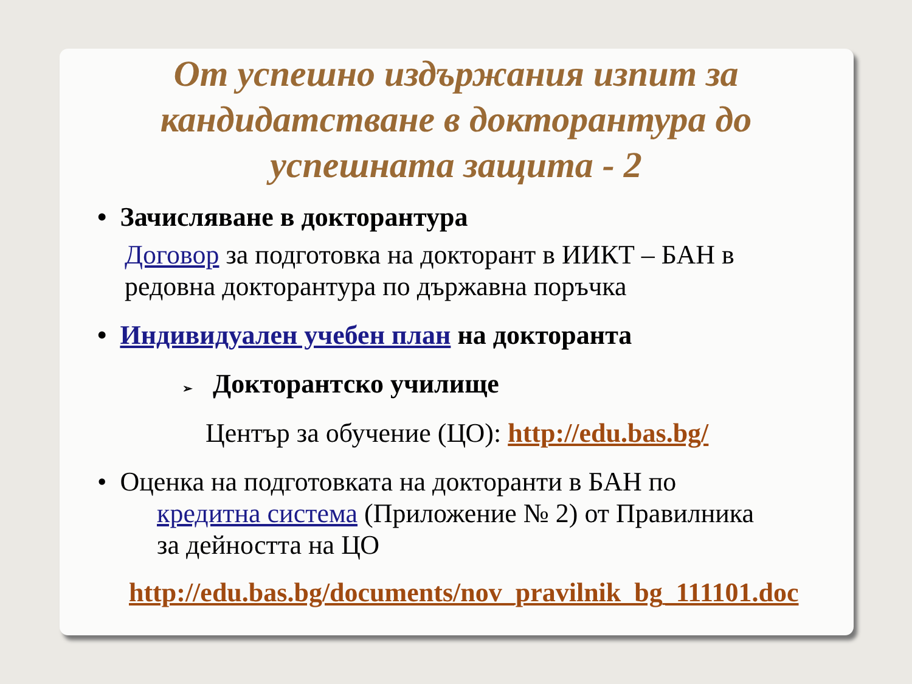От успешно издържания изпит за кандидатстване в докторантура до успешната защита - 2
• Зачисляване в докторантура
Договор за подготовка на докторант в ИИКТ – БАН в редовна докторантура по държавна поръчка
• Индивидуален учебен план на докторанта
➢ Докторантско училище
Център за обучение (ЦО): http://edu.bas.bg/
• Оценка на подготовката на докторанти в БАН по
кредитна система (Приложение № 2) от Правилника за дейността на ЦО
http://edu.bas.bg/documents/nov_pravilnik_bg_111101.doc